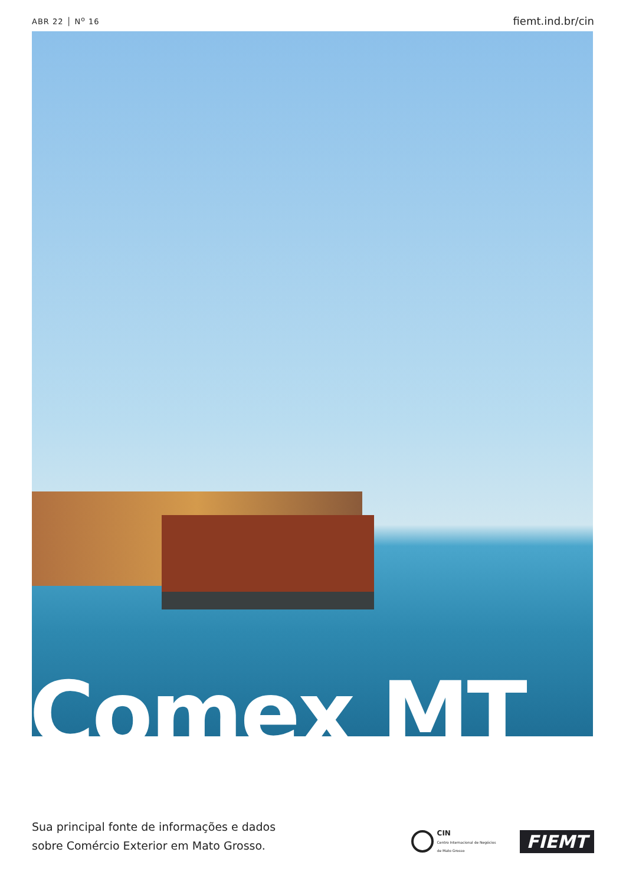ABR 22 │ N<sup>o</sup> 16 fiemt.ind.br/cin
Comex MT
Sua principal fonte de informações e dados
sobre Comércio Exterior em Mato Grosso.
CIN
Centro Internacional de Negócios
de Mato Grosso
FIEMT